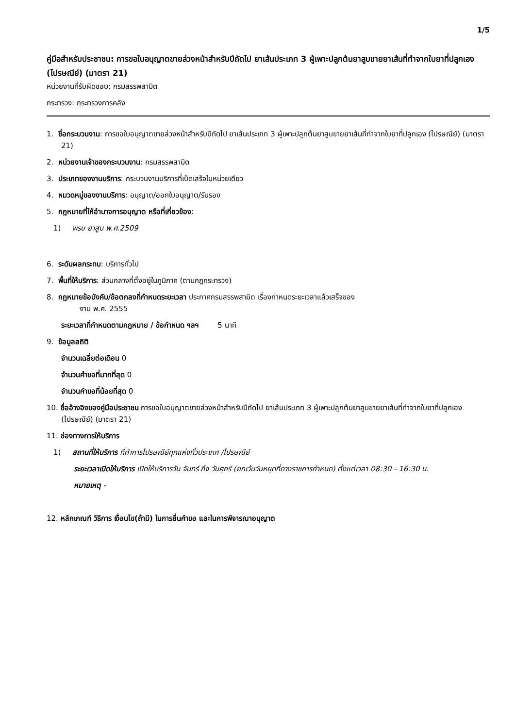1/5
คู่มือสำหรับประชาชน: การขอใบอนุญาตขายล่วงหน้าสำหรับปีถัดไป ยาเส้นประเภท 3 ผู้เพาะปลูกต้นยาสูบขายยาเส้นที่ทำจากใบยาที่ปลูกเอง (ไปรษณีย์) (มาตรา 21)
หน่วยงานที่รับผิดชอบ: กรมสรรพสามิต
กระทรวง: กระทรวงการคลัง
1. ชื่อกระบวนงาน: การขอใบอนุญาตขายล่วงหน้าสำหรับปีถัดไป ยาเส้นประเภท 3 ผู้เพาะปลูกต้นยาสูบขายยาเส้นที่ทำจากใบยาที่ปลูกเอง (ไปรษณีย์) (มาตรา 21)
2. หน่วยงานเจ้าของกระบวนงาน: กรมสรรพสามิต
3. ประเภทของงานบริการ: กระบวนงานบริการที่เบ็ดเสร็จในหน่วยเดียว
4. หมวดหมู่ของงานบริการ: อนุญาต/ออกใบอนุญาต/รับรอง
5. กฎหมายที่ให้อำนาจการอนุญาต หรือที่เกี่ยวข้อง:
1) พรบ ยาสูบ พ.ศ.2509
6. ระดับผลกระทบ: บริการทั่วไป
7. พื้นที่ให้บริการ: ส่วนกลางที่ตั้งอยู่ในภูมิภาค (ตามกฎกระทรวง)
8. กฎหมายข้อบังคับ/ข้อตกลงที่กำหนดระยะเวลา ประกาศกรมสรรพสามิต เรื่องกำหนดระยะเวลาแล้วเสร็จของ
งาน พ.ศ. 2555
ระยะเวลาที่กำหนดตามกฎหมาย / ข้อกำหนด ฯลฯ 5 นาที
9. ข้อมูลสถิติ
จำนวนเฉลี่ยต่อเดือน 0
จำนวนคำขอที่มากที่สุด 0
จำนวนคำขอที่น้อยที่สุด 0
10. ชื่ออ้างอิงของคู่มือประชาชน การขอใบอนุญาตขายล่วงหน้าสำหรับปีถัดไป ยาเส้นประเภท 3 ผู้เพาะปลูกต้นยาสูบขายยาเส้นที่ทำจากใบยาที่ปลูกเอง (ไปรษณีย์) (มาตรา 21)
11. ช่องทางการให้บริการ
1) สถานที่ให้บริการ ที่ทำการไปรษณีย์ทุกแห่งทั่วประเทศ /ไปรษณีย์
ระยะเวลาเปิดให้บริการ เปิดให้บริการวัน จันทร์ ถึง วันศุกร์ (ยกเว้นวันหยุดที่ทางราชการกำหนด) ตั้งแต่เวลา 08:30 - 16:30 น.
หมายเหตุ -
12. หลักเกณฑ์ วิธีการ เงื่อนไข(ถ้ามี) ในการยื่นคำขอ และในการพิจารณาอนุญาต